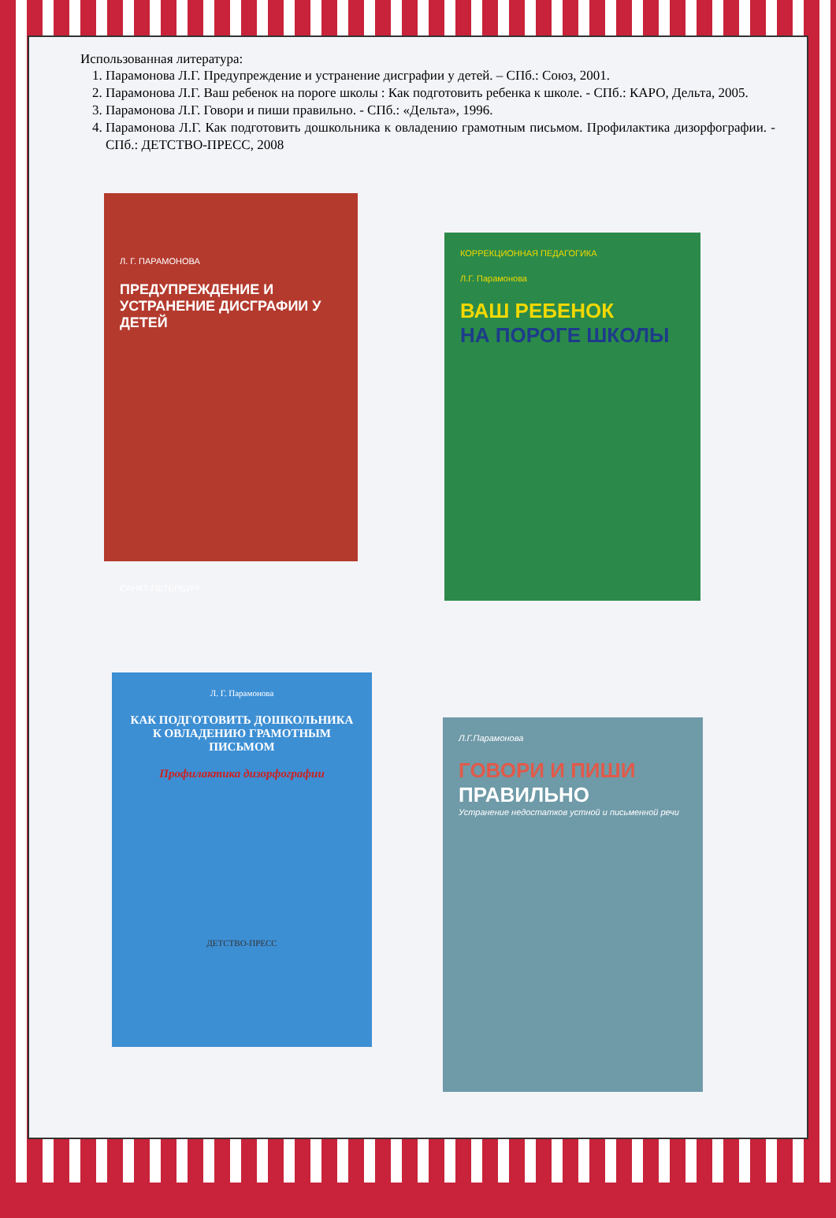Использованная литература:
1. Парамонова Л.Г. Предупреждение и устранение дисграфии у детей. – СПб.: Союз, 2001.
2. Парамонова Л.Г. Ваш ребенок на пороге школы : Как подготовить ребенка к школе. - СПб.: КАРО, Дельта, 2005.
3. Парамонова Л.Г. Говори и пиши правильно. - СПб.: «Дельта», 1996.
4. Парамонова Л.Г. Как подготовить дошкольника к овладению грамотным письмом. Профилактика дизорфографии. - СПб.: ДЕТСТВО-ПРЕСС, 2008
Л. Г. ПАРАМОНОВА
ПРЕДУПРЕЖДЕНИЕ И УСТРАНЕНИЕ ДИСГРАФИИ У ДЕТЕЙ
САНКТ-ПЕТЕРБУРГ
КОРРЕКЦИОННАЯ ПЕДАГОГИКА
Л.Г. Парамонова
ВАШ РЕБЕНОК
НА ПОРОГЕ ШКОЛЫ
Л. Г. Парамонова
КАК ПОДГОТОВИТЬ ДОШКОЛЬНИКА К ОВЛАДЕНИЮ ГРАМОТНЫМ ПИСЬМОМ
Профилактика дизорфографии
ДЕТСТВО-ПРЕСС
Л.Г.Парамонова
ГОВОРИ И ПИШИ
ПРАВИЛЬНО
Устранение недостатков устной и письменной речи